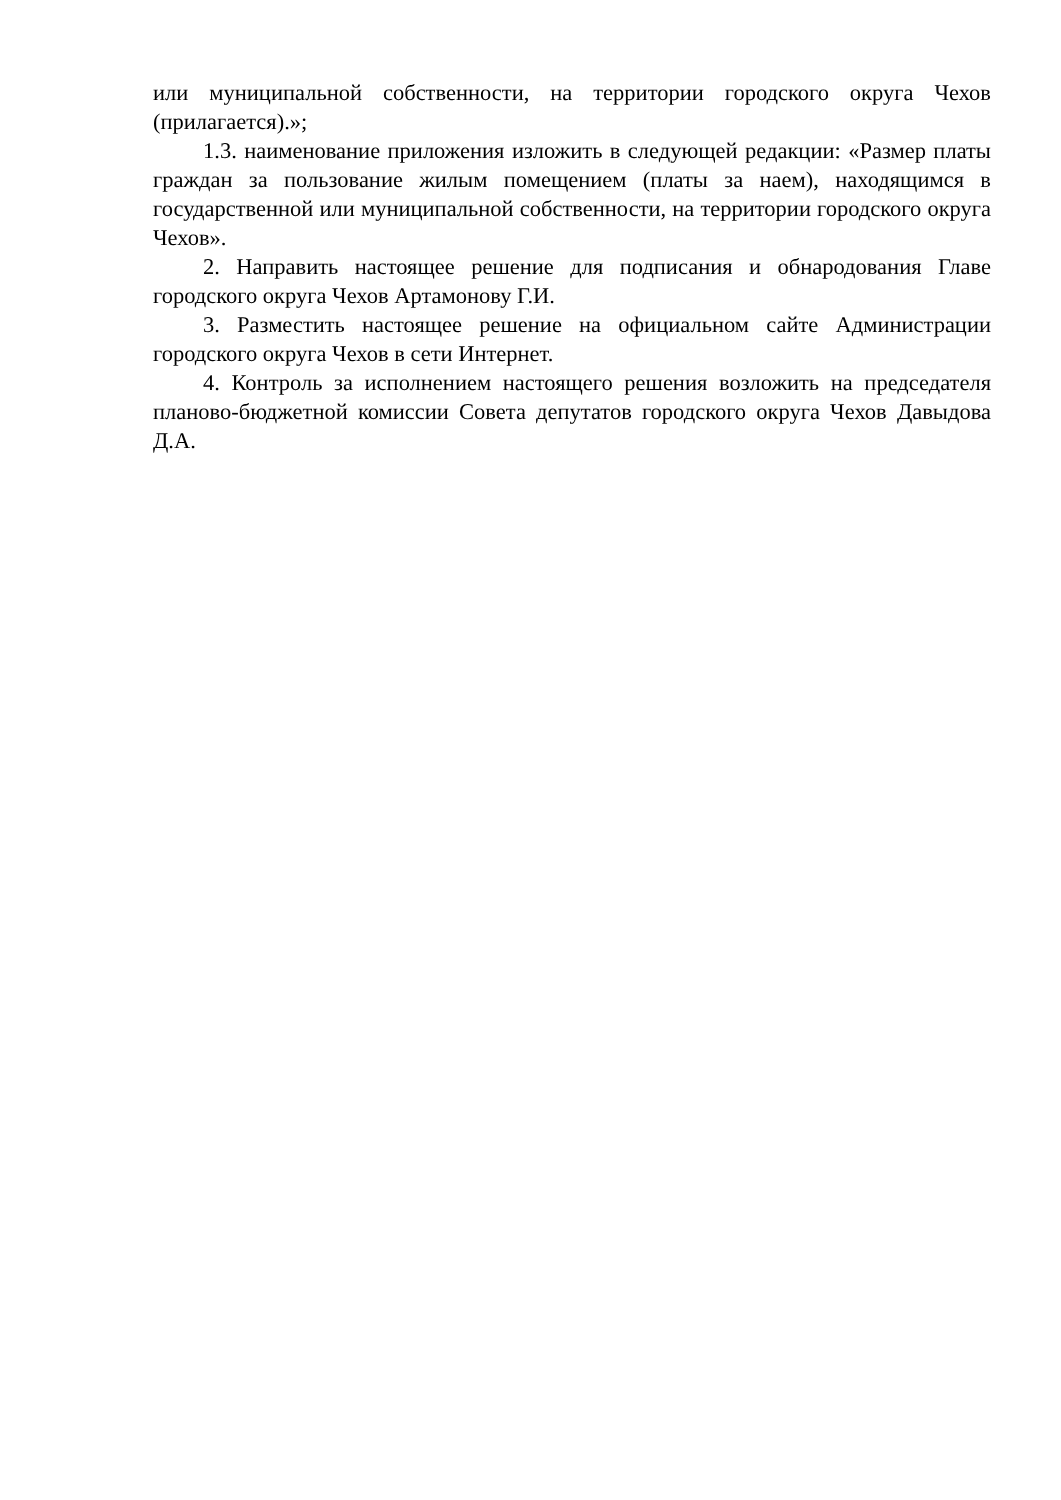или муниципальной собственности, на территории городского округа Чехов (прилагается).»;
1.3. наименование приложения изложить в следующей редакции: «Размер платы граждан за пользование жилым помещением (платы за наем), находящимся в государственной или муниципальной собственности, на территории городского округа Чехов».
2. Направить настоящее решение для подписания и обнародования Главе городского округа Чехов Артамонову Г.И.
3. Разместить настоящее решение на официальном сайте Администрации городского округа Чехов в сети Интернет.
4. Контроль за исполнением настоящего решения возложить на председателя планово-бюджетной комиссии Совета депутатов городского округа Чехов Давыдова Д.А.